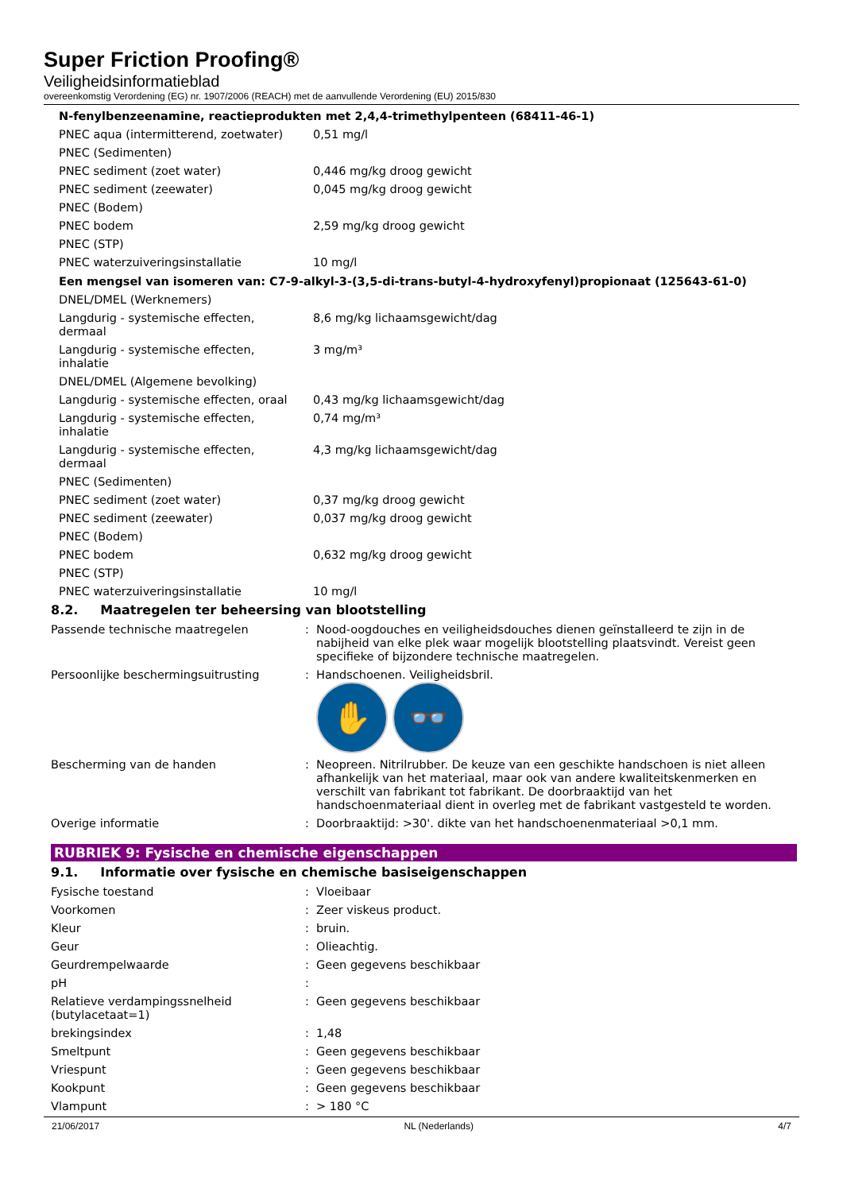Super Friction Proofing®
Veiligheidsinformatieblad
overeenkomstig Verordening (EG) nr. 1907/2006 (REACH) met de aanvullende Verordening (EU) 2015/830
N-fenylbenzeenamine, reactieprodukten met 2,4,4-trimethylpenteen (68411-46-1)
| PNEC aqua (intermitterend, zoetwater) | 0,51 mg/l |
| PNEC (Sedimenten) | |
| PNEC sediment (zoet water) | 0,446 mg/kg droog gewicht |
| PNEC sediment (zeewater) | 0,045 mg/kg droog gewicht |
| PNEC (Bodem) | |
| PNEC bodem | 2,59 mg/kg droog gewicht |
| PNEC (STP) | |
| PNEC waterzuiveringsinstallatie | 10 mg/l |
Een mengsel van isomeren van: C7-9-alkyl-3-(3,5-di-trans-butyl-4-hydroxyfenyl)propionaat (125643-61-0)
| DNEL/DMEL (Werknemers) | |
| Langdurig - systemische effecten, dermaal | 8,6 mg/kg lichaamsgewicht/dag |
| Langdurig - systemische effecten, inhalatie | 3 mg/m³ |
| DNEL/DMEL (Algemene bevolking) | |
| Langdurig - systemische effecten, oraal | 0,43 mg/kg lichaamsgewicht/dag |
| Langdurig - systemische effecten, inhalatie | 0,74 mg/m³ |
| Langdurig - systemische effecten, dermaal | 4,3 mg/kg lichaamsgewicht/dag |
| PNEC (Sedimenten) | |
| PNEC sediment (zoet water) | 0,37 mg/kg droog gewicht |
| PNEC sediment (zeewater) | 0,037 mg/kg droog gewicht |
| PNEC (Bodem) | |
| PNEC bodem | 0,632 mg/kg droog gewicht |
| PNEC (STP) | |
| PNEC waterzuiveringsinstallatie | 10 mg/l |
8.2. Maatregelen ter beheersing van blootstelling
| Passende technische maatregelen | : | Nood-oogdouches en veiligheidsdouches dienen geïnstalleerd te zijn in de nabijheid van elke plek waar mogelijk blootstelling plaatsvindt. Vereist geen specifieke of bijzondere technische maatregelen. |
| Persoonlijke beschermingsuitrusting | : | Handschoenen. Veiligheidsbril. ✋ 👓 |
| Bescherming van de handen | : | Neopreen. Nitrilrubber. De keuze van een geschikte handschoen is niet alleen afhankelijk van het materiaal, maar ook van andere kwaliteitskenmerken en verschilt van fabrikant tot fabrikant. De doorbraaktijd van het handschoenmateriaal dient in overleg met de fabrikant vastgesteld te worden. |
| Overige informatie | : | Doorbraaktijd: >30'. dikte van het handschoenenmateriaal >0,1 mm. |
RUBRIEK 9: Fysische en chemische eigenschappen
9.1. Informatie over fysische en chemische basiseigenschappen
| Fysische toestand | : | Vloeibaar |
| Voorkomen | : | Zeer viskeus product. |
| Kleur | : | bruin. |
| Geur | : | Olieachtig. |
| Geurdrempelwaarde | : | Geen gegevens beschikbaar |
| pH | : | |
| Relatieve verdampingssnelheid (butylacetaat=1) | : | Geen gegevens beschikbaar |
| brekingsindex | : | 1,48 |
| Smeltpunt | : | Geen gegevens beschikbaar |
| Vriespunt | : | Geen gegevens beschikbaar |
| Kookpunt | : | Geen gegevens beschikbaar |
| Vlampunt | : | > 180 °C |
21/06/2017 NL (Nederlands) 4/7